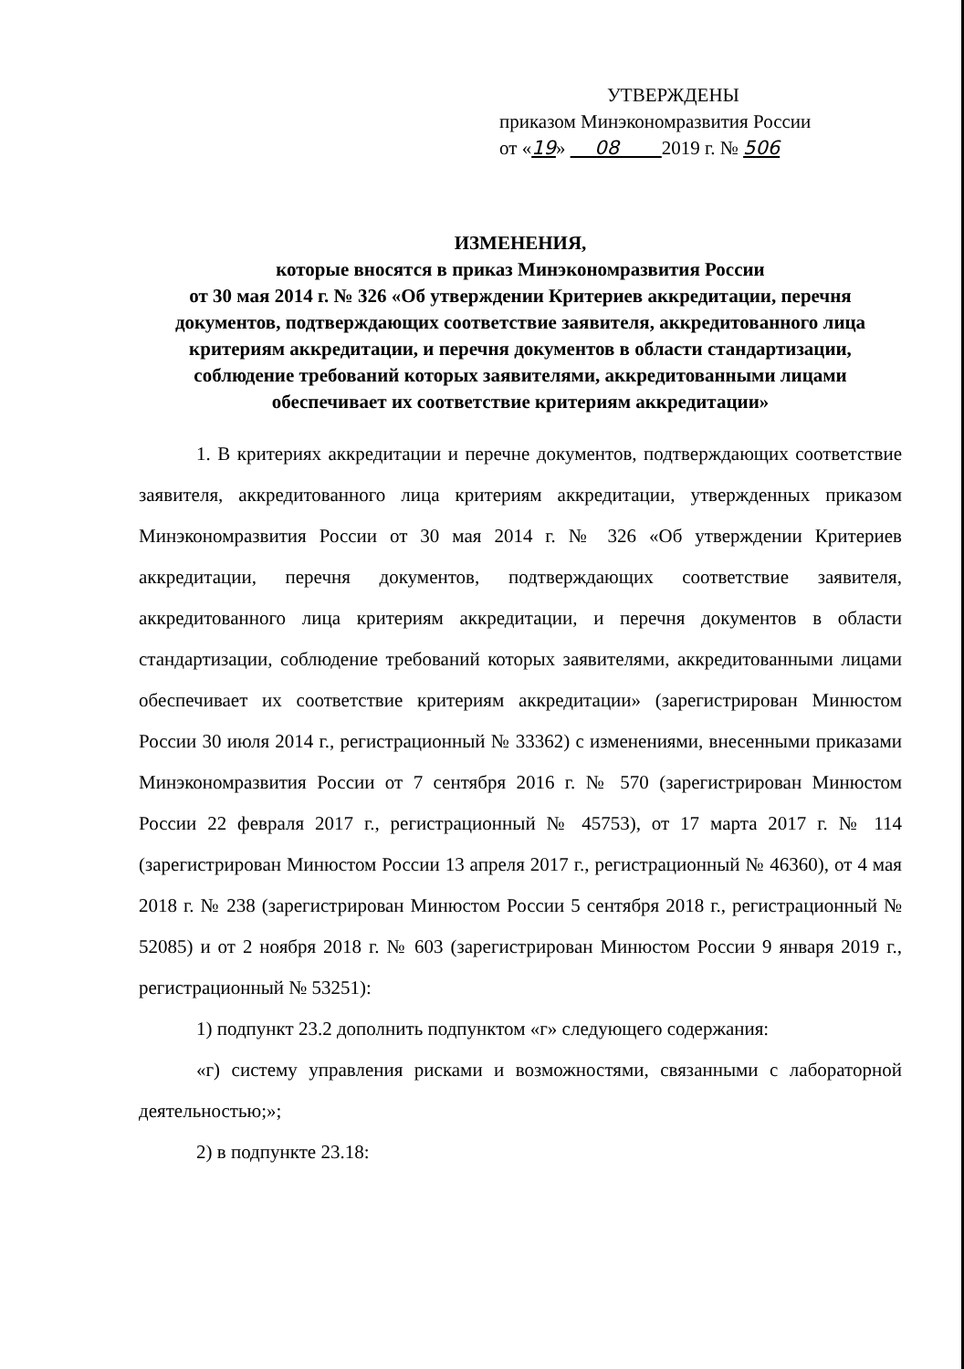УТВЕРЖДЕНЫ
приказом Минэкономразвития России
от «19» 08 2019 г. № 506
ИЗМЕНЕНИЯ,
которые вносятся в приказ Минэкономразвития России
от 30 мая 2014 г. № 326 «Об утверждении Критериев аккредитации, перечня документов, подтверждающих соответствие заявителя, аккредитованного лица критериям аккредитации, и перечня документов в области стандартизации, соблюдение требований которых заявителями, аккредитованными лицами обеспечивает их соответствие критериям аккредитации»
1. В критериях аккредитации и перечне документов, подтверждающих соответствие заявителя, аккредитованного лица критериям аккредитации, утвержденных приказом Минэкономразвития России от 30 мая 2014 г. № 326 «Об утверждении Критериев аккредитации, перечня документов, подтверждающих соответствие заявителя, аккредитованного лица критериям аккредитации, и перечня документов в области стандартизации, соблюдение требований которых заявителями, аккредитованными лицами обеспечивает их соответствие критериям аккредитации» (зарегистрирован Минюстом России 30 июля 2014 г., регистрационный № 33362) с изменениями, внесенными приказами Минэкономразвития России от 7 сентября 2016 г. № 570 (зарегистрирован Минюстом России 22 февраля 2017 г., регистрационный № 45753), от 17 марта 2017 г. № 114 (зарегистрирован Минюстом России 13 апреля 2017 г., регистрационный № 46360), от 4 мая 2018 г. № 238 (зарегистрирован Минюстом России 5 сентября 2018 г., регистрационный № 52085) и от 2 ноября 2018 г. № 603 (зарегистрирован Минюстом России 9 января 2019 г., регистрационный № 53251):
1) подпункт 23.2 дополнить подпунктом «г» следующего содержания:
«г) систему управления рисками и возможностями, связанными с лабораторной деятельностью;»;
2) в подпункте 23.18: